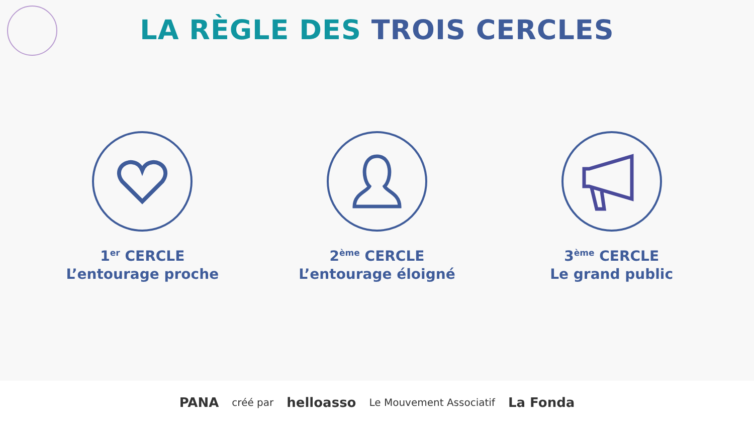LA RÈGLE DES TROIS CERCLES
1<sup>er</sup> CERCLE
L’entourage proche
2<sup>ème</sup> CERCLE
L’entourage éloigné
3<sup>ème</sup> CERCLE
Le grand public
PANA créé par helloasso Le Mouvement Associatif La Fonda